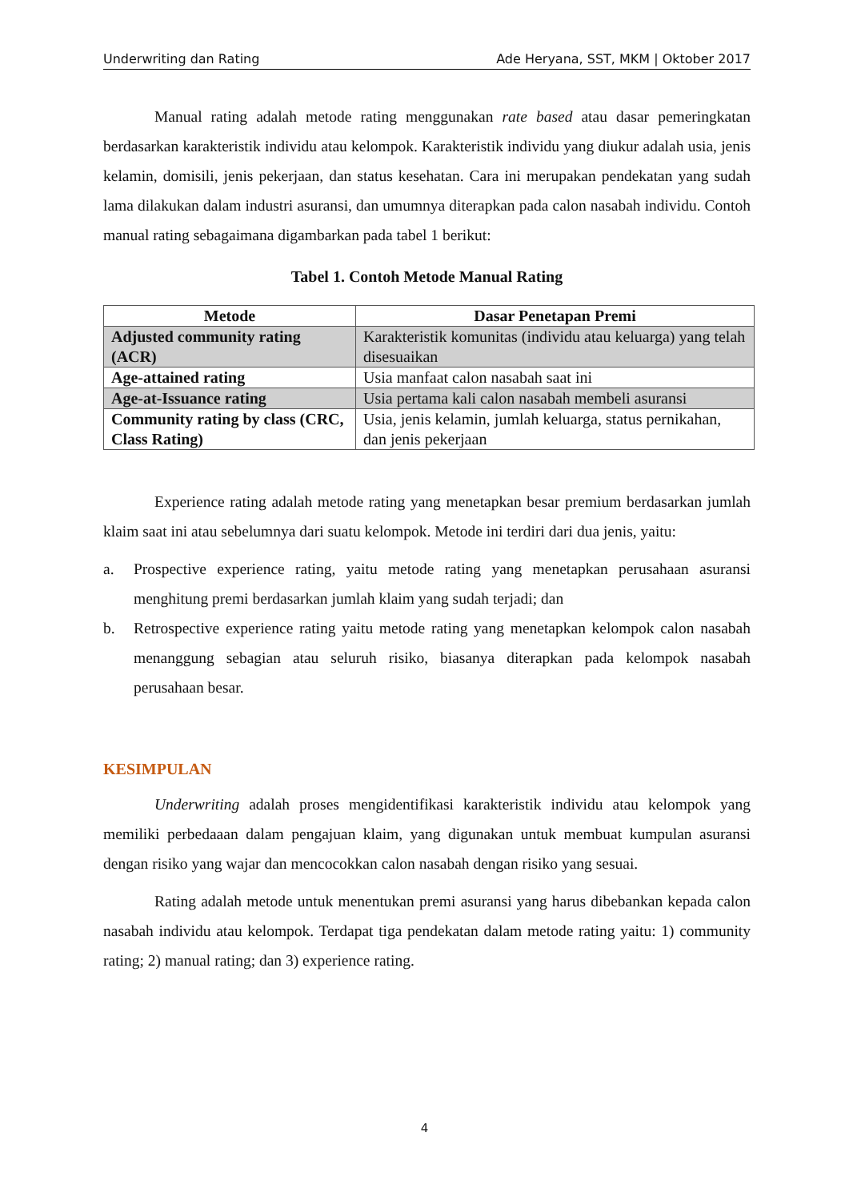Underwriting dan Rating Ade Heryana, SST, MKM | Oktober 2017
Manual rating adalah metode rating menggunakan rate based atau dasar pemeringkatan berdasarkan karakteristik individu atau kelompok. Karakteristik individu yang diukur adalah usia, jenis kelamin, domisili, jenis pekerjaan, dan status kesehatan. Cara ini merupakan pendekatan yang sudah lama dilakukan dalam industri asuransi, dan umumnya diterapkan pada calon nasabah individu. Contoh manual rating sebagaimana digambarkan pada tabel 1 berikut:
Tabel 1. Contoh Metode Manual Rating
| Metode | Dasar Penetapan Premi |
| --- | --- |
| Adjusted community rating (ACR) | Karakteristik komunitas (individu atau keluarga) yang telah disesuaikan |
| Age-attained rating | Usia manfaat calon nasabah saat ini |
| Age-at-Issuance rating | Usia pertama kali calon nasabah membeli asuransi |
| Community rating by class (CRC, Class Rating) | Usia, jenis kelamin, jumlah keluarga, status pernikahan, dan jenis pekerjaan |
Experience rating adalah metode rating yang menetapkan besar premium berdasarkan jumlah klaim saat ini atau sebelumnya dari suatu kelompok. Metode ini terdiri dari dua jenis, yaitu:
a. Prospective experience rating, yaitu metode rating yang menetapkan perusahaan asuransi menghitung premi berdasarkan jumlah klaim yang sudah terjadi; dan
b. Retrospective experience rating yaitu metode rating yang menetapkan kelompok calon nasabah menanggung sebagian atau seluruh risiko, biasanya diterapkan pada kelompok nasabah perusahaan besar.
KESIMPULAN
Underwriting adalah proses mengidentifikasi karakteristik individu atau kelompok yang memiliki perbedaaan dalam pengajuan klaim, yang digunakan untuk membuat kumpulan asuransi dengan risiko yang wajar dan mencocokkan calon nasabah dengan risiko yang sesuai.
Rating adalah metode untuk menentukan premi asuransi yang harus dibebankan kepada calon nasabah individu atau kelompok. Terdapat tiga pendekatan dalam metode rating yaitu: 1) community rating; 2) manual rating; dan 3) experience rating.
4